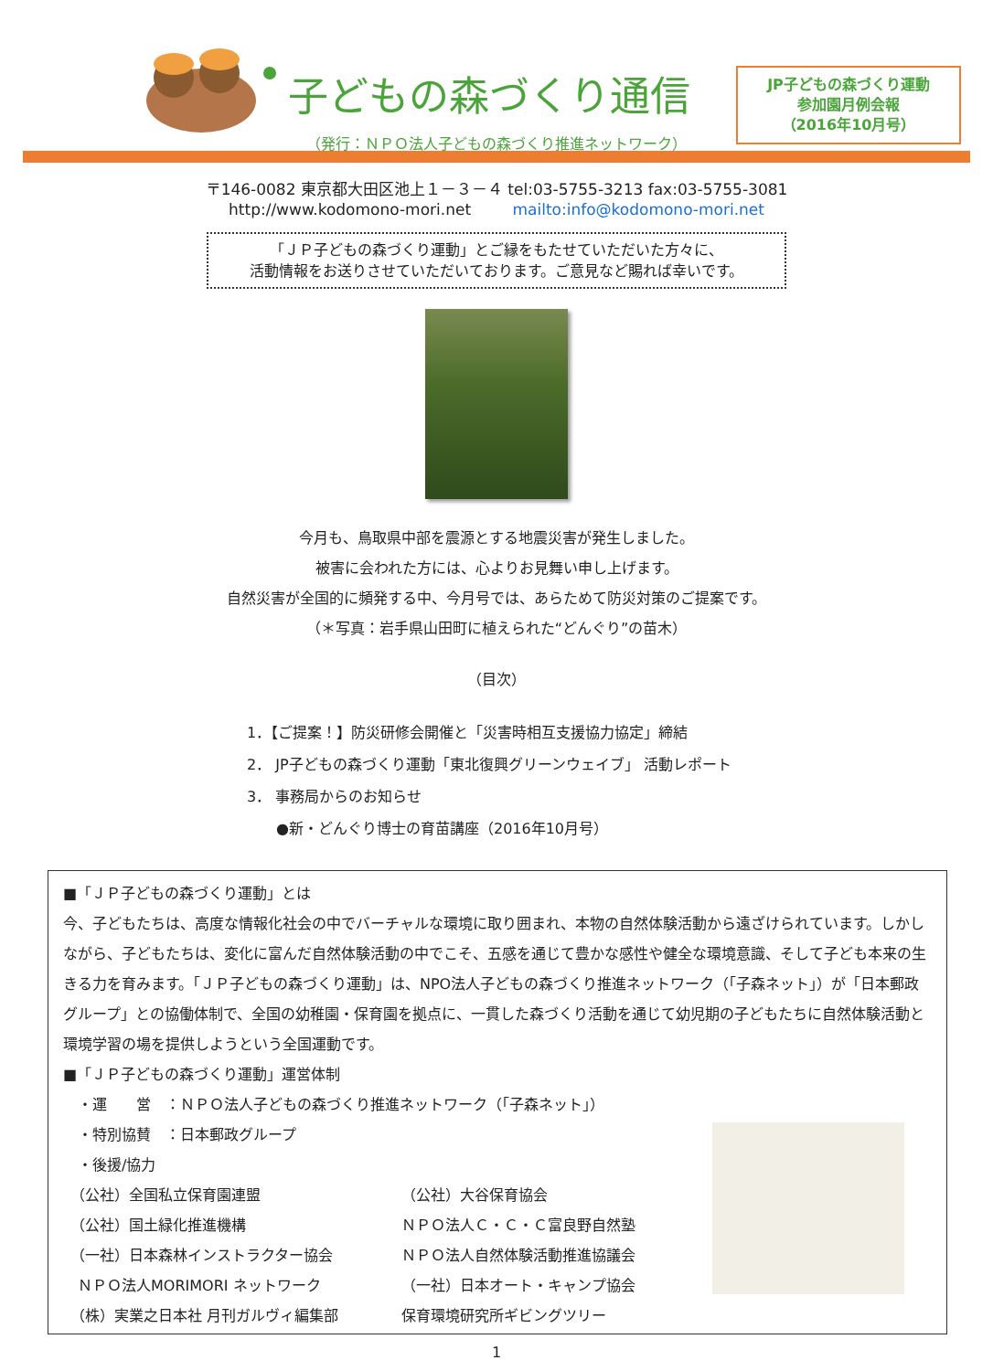子どもの森づくり通信
（発行：ＮＰＯ法人子どもの森づくり推進ネットワーク）
JP子どもの森づくり運動
参加園月例会報
（2016年10月号）
〒146-0082 東京都大田区池上１－３－４ tel:03-5755-3213 fax:03-5755-3081
http://www.kodomono-mori.net mailto:info@kodomono-mori.net
「ＪＰ子どもの森づくり運動」とご縁をもたせていただいた方々に、
活動情報をお送りさせていただいております。ご意見など賜れば幸いです。
今月も、鳥取県中部を震源とする地震災害が発生しました。
被害に会われた方には、心よりお見舞い申し上げます。
自然災害が全国的に頻発する中、今月号では、あらためて防災対策のご提案です。
（＊写真：岩手県山田町に植えられた“どんぐり”の苗木）
（目次）
1．【ご提案！】防災研修会開催と「災害時相互支援協力協定」締結
2． JP子どもの森づくり運動「東北復興グリーンウェイブ」 活動レポート
3． 事務局からのお知らせ
　　●新・どんぐり博士の育苗講座（2016年10月号）
■「ＪＰ子どもの森づくり運動」とは
今、子どもたちは、高度な情報化社会の中でバーチャルな環境に取り囲まれ、本物の自然体験活動から遠ざけられています。しかしながら、子どもたちは、変化に富んだ自然体験活動の中でこそ、五感を通じて豊かな感性や健全な環境意識、そして子ども本来の生きる力を育みます。「ＪＰ子どもの森づくり運動」は、NPO法人子どもの森づくり推進ネットワーク（「子森ネット」）が「日本郵政グループ」との協働体制で、全国の幼稚園・保育園を拠点に、一貫した森づくり活動を通じて幼児期の子どもたちに自然体験活動と環境学習の場を提供しようという全国運動です。
■「ＪＰ子どもの森づくり運動」運営体制
　・運　　営　：ＮＰＯ法人子どもの森づくり推進ネットワーク（「子森ネット」）
　・特別協賛　：日本郵政グループ
　・後援/協力
　（公社）全国私立保育園連盟 （公社）大谷保育協会
　（公社）国土緑化推進機構 ＮＰＯ法人Ｃ・Ｃ・Ｃ富良野自然塾
　（一社）日本森林インストラクター協会 ＮＰＯ法人自然体験活動推進協議会
　ＮＰＯ法人MORIMORI ネットワーク （一社）日本オート・キャンプ協会
　（株）実業之日本社 月刊ガルヴィ編集部 保育環境研究所ギビングツリー
1